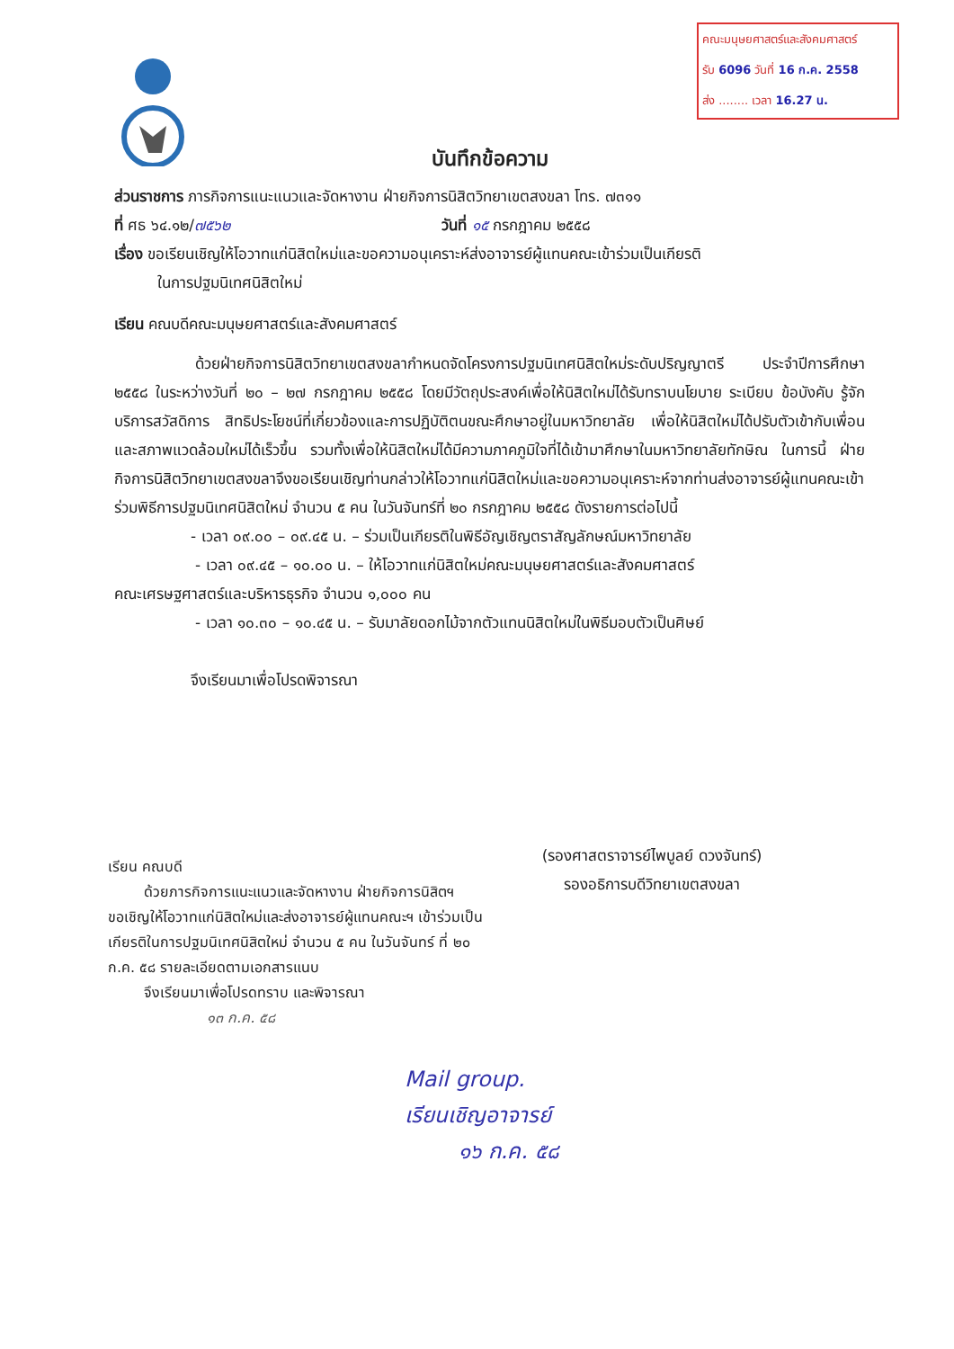คณะมนุษยศาสตร์และสังคมศาสตร์
รับ 6096 วันที่ 16 ก.ค. 2558
ส่ง ........ เวลา 16.27 น.
บันทึกข้อความ
ส่วนราชการ ภารกิจการแนะแนวและจัดหางาน ฝ่ายกิจการนิสิตวิทยาเขตสงขลา โทร. ๗๓๑๑
ที่ ศธ ๖๔.๑๒/๗๕๖๒ วันที่ ๑๕ กรกฎาคม ๒๕๕๘
เรื่อง ขอเรียนเชิญให้โอวาทแก่นิสิตใหม่และขอความอนุเคราะห์ส่งอาจารย์ผู้แทนคณะเข้าร่วมเป็นเกียรติ
ในการปฐมนิเทศนิสิตใหม่
เรียน คณบดีคณะมนุษยศาสตร์และสังคมศาสตร์
ด้วยฝ่ายกิจการนิสิตวิทยาเขตสงขลากำหนดจัดโครงการปฐมนิเทศนิสิตใหม่ระดับปริญญาตรี ประจำปีการศึกษา ๒๕๕๘ ในระหว่างวันที่ ๒๐ – ๒๗ กรกฎาคม ๒๕๕๘ โดยมีวัตถุประสงค์เพื่อให้นิสิตใหม่ได้รับทราบนโยบาย ระเบียบ ข้อบังคับ รู้จักบริการสวัสดิการ สิทธิประโยชน์ที่เกี่ยวข้องและการปฏิบัติตนขณะศึกษาอยู่ในมหาวิทยาลัย เพื่อให้นิสิตใหม่ได้ปรับตัวเข้ากับเพื่อนและสภาพแวดล้อมใหม่ได้เร็วขึ้น รวมทั้งเพื่อให้นิสิตใหม่ได้มีความภาคภูมิใจที่ได้เข้ามาศึกษาในมหาวิทยาลัยทักษิณ ในการนี้ ฝ่ายกิจการนิสิตวิทยาเขตสงขลาจึงขอเรียนเชิญท่านกล่าวให้โอวาทแก่นิสิตใหม่และขอความอนุเคราะห์จากท่านส่งอาจารย์ผู้แทนคณะเข้าร่วมพิธีการปฐมนิเทศนิสิตใหม่ จำนวน ๕ คน ในวันจันทร์ที่ ๒๐ กรกฎาคม ๒๕๕๘ ดังรายการต่อไปนี้
- เวลา ๐๙.๐๐ – ๐๙.๔๕ น. – ร่วมเป็นเกียรติในพิธีอัญเชิญตราสัญลักษณ์มหาวิทยาลัย
- เวลา ๐๙.๔๕ – ๑๐.๐๐ น. – ให้โอวาทแก่นิสิตใหม่คณะมนุษยศาสตร์และสังคมศาสตร์
คณะเศรษฐศาสตร์และบริหารธุรกิจ จำนวน ๑,๐๐๐ คน
- เวลา ๑๐.๓๐ – ๑๐.๔๕ น. – รับมาลัยดอกไม้จากตัวแทนนิสิตใหม่ในพิธีมอบตัวเป็นศิษย์
จึงเรียนมาเพื่อโปรดพิจารณา
(รองศาสตราจารย์ไพบูลย์ ดวงจันทร์)
รองอธิการบดีวิทยาเขตสงขลา
เรียน คณบดี
ด้วยภารกิจการแนะแนวและจัดหางาน ฝ่ายกิจการนิสิตฯ
ขอเชิญให้โอวาทแก่นิสิตใหม่และส่งอาจารย์ผู้แทนคณะฯ เข้าร่วมเป็นเกียรติในการปฐมนิเทศนิสิตใหม่ จำนวน ๕ คน ในวันจันทร์ ที่ ๒๐ ก.ค. ๕๘ รายละเอียดตามเอกสารแนบ
จึงเรียนมาเพื่อโปรดทราบ และพิจารณา
๑๓ ก.ค. ๕๘
Mail group.
เรียนเชิญอาจารย์
๑๖ ก.ค. ๕๘